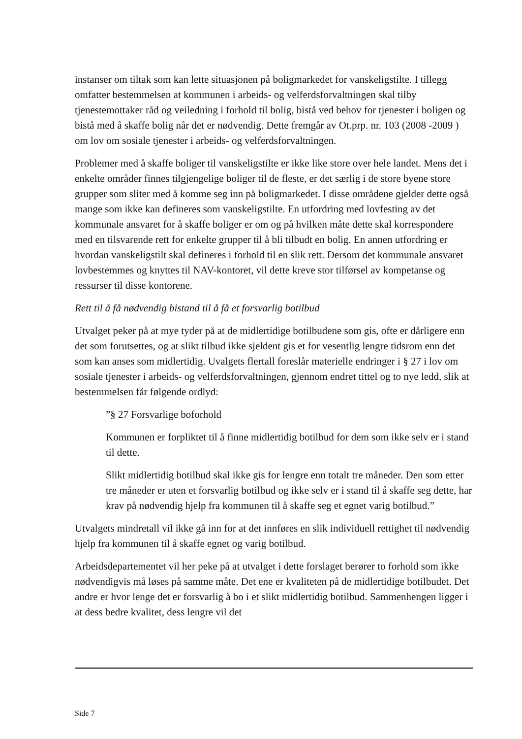instanser om tiltak som kan lette situasjonen på boligmarkedet for vanskeligstilte. I tillegg omfatter bestemmelsen at kommunen i arbeids- og velferdsforvaltningen skal tilby tjenestemottaker råd og veiledning i forhold til bolig, bistå ved behov for tjenester i boligen og bistå med å skaffe bolig når det er nødvendig. Dette fremgår av Ot.prp. nr. 103 (2008 -2009 ) om lov om sosiale tjenester i arbeids- og velferdsforvaltningen.
Problemer med å skaffe boliger til vanskeligstilte er ikke like store over hele landet. Mens det i enkelte områder finnes tilgjengelige boliger til de fleste, er det særlig i de store byene store grupper som sliter med å komme seg inn på boligmarkedet. I disse områdene gjelder dette også mange som ikke kan defineres som vanskeligstilte. En utfordring med lovfesting av det kommunale ansvaret for å skaffe boliger er om og på hvilken måte dette skal korrespondere med en tilsvarende rett for enkelte grupper til å bli tilbudt en bolig. En annen utfordring er hvordan vanskeligstilt skal defineres i forhold til en slik rett. Dersom det kommunale ansvaret lovbestemmes og knyttes til NAV-kontoret, vil dette kreve stor tilførsel av kompetanse og ressurser til disse kontorene.
Rett til å få nødvendig bistand til å få et forsvarlig botilbud
Utvalget peker på at mye tyder på at de midlertidige botilbudene som gis, ofte er dårligere enn det som forutsettes, og at slikt tilbud ikke sjeldent gis et for vesentlig lengre tidsrom enn det som kan anses som midlertidig. Uvalgets flertall foreslår materielle endringer i § 27 i lov om sosiale tjenester i arbeids- og velferdsforvaltningen, gjennom endret tittel og to nye ledd, slik at bestemmelsen får følgende ordlyd:
”§ 27 Forsvarlige boforhold
Kommunen er forpliktet til å finne midlertidig botilbud for dem som ikke selv er i stand til dette.
Slikt midlertidig botilbud skal ikke gis for lengre enn totalt tre måneder. Den som etter tre måneder er uten et forsvarlig botilbud og ikke selv er i stand til å skaffe seg dette, har krav på nødvendig hjelp fra kommunen til å skaffe seg et egnet varig botilbud.”
Utvalgets mindretall vil ikke gå inn for at det innføres en slik individuell rettighet til nødvendig hjelp fra kommunen til å skaffe egnet og varig botilbud.
Arbeidsdepartementet vil her peke på at utvalget i dette forslaget berører to forhold som ikke nødvendigvis må løses på samme måte. Det ene er kvaliteten på de midlertidige botilbudet. Det andre er hvor lenge det er forsvarlig å bo i et slikt midlertidig botilbud. Sammenhengen ligger i at dess bedre kvalitet, dess lengre vil det
Side 7